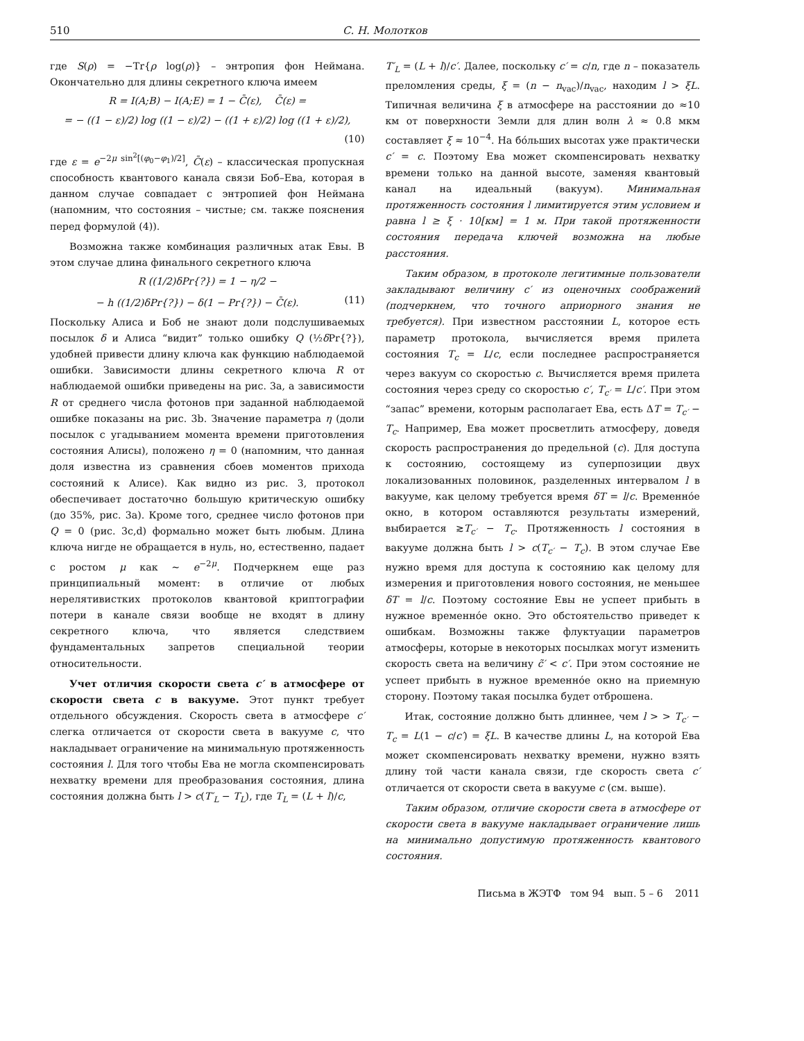510 С. Н. Молотков
где S(ρ) = −Tr{ρ log(ρ)} – энтропия фон Неймана. Окончательно для длины секретного ключа имеем
R = I(A;B) − I(A;E) = 1 − C̄(ε), C̄(ε) =
= − ((1 − ε)/2) log ((1 − ε)/2) − ((1 + ε)/2) log ((1 + ε)/2),
(10)
где ε = e<sup>−2μ sin<sup>2</sup>[(φ<sub>0</sub>−φ<sub>1</sub>)/2]</sup>, C̄(ε) – классическая пропускная способность квантового канала связи Боб–Ева, которая в данном случае совпадает с энтропией фон Неймана (напомним, что состояния – чистые; см. также пояснения перед формулой (4)).
Возможна также комбинация различных атак Евы. В этом случае длина финального секретного ключа
R ((1/2)δPr{?}) = 1 − η/2 −
− h ((1/2)δPr{?}) − δ(1 − Pr{?}) − C̄(ε). (11)
Поскольку Алиса и Боб не знают доли подслушиваемых посылок δ и Алиса “видит” только ошибку Q (½δ Pr{?}), удобней привести длину ключа как функцию наблюдаемой ошибки. Зависимости длины секретного ключа R от наблюдаемой ошибки приведены на рис. 3a, а зависимости R от среднего числа фотонов при заданной наблюдаемой ошибке показаны на рис. 3b. Значение параметра η (доли посылок с угадыванием момента времени приготовления состояния Алисы), положено η = 0 (напомним, что данная доля известна из сравнения сбоев моментов прихода состояний к Алисе). Как видно из рис. 3, протокол обеспечивает достаточно большую критическую ошибку (до 35%, рис. 3a). Кроме того, среднее число фотонов при Q = 0 (рис. 3c,d) формально может быть любым. Длина ключа нигде не обращается в нуль, но, естественно, падает с ростом μ как ∼ e<sup>−2μ</sup>. Подчеркнем еще раз принципиальный момент: в отличие от любых нерелятивистких протоколов квантовой криптографии потери в канале связи вообще не входят в длину секретного ключа, что является следствием фундаментальных запретов специальной теории относительности.
Учет отличия скорости света c′ в атмосфере от скорости света c в вакууме. Этот пункт требует отдельного обсуждения. Скорость света в атмосфере c′ слегка отличается от скорости света в вакууме c, что накладывает ограничение на минимальную протяженность состояния l. Для того чтобы Ева не могла скомпенсировать нехватку времени для преобразования состояния, длина состояния должна быть l > c(T′<sub>L</sub> − T<sub>L</sub>), где T<sub>L</sub> = (L + l)/c,
T′<sub>L</sub> = (L + l)/c′. Далее, поскольку c′ = c/n, где n – показатель преломления среды, ξ = (n − n<sub>vac</sub>)/n<sub>vac</sub>, находим l > ξL. Типичная величина ξ в атмосфере на расстоянии до ≈10 км от поверхности Земли для длин волн λ ≈ 0.8 мкм составляет ξ ≈ 10<sup>−4</sup>. На бо́льших высотах уже практически c′ = c. Поэтому Ева может скомпенсировать нехватку времени только на данной высоте, заменяя квантовый канал на идеальный (вакуум). Минимальная протяженность состояния l лимитируется этим условием и равна l ≥ ξ · 10[км] = 1 м. При такой протяженности состояния передача ключей возможна на любые расстояния.
Таким образом, в протоколе легитимные пользователи закладывают величину c′ из оценочных соображений (подчеркнем, что точного априорного знания не требуется). При известном расстоянии L, которое есть параметр протокола, вычисляется время прилета состояния T<sub>c</sub> = L/c, если последнее распространяется через вакуум со скоростью c. Вычисляется время прилета состояния через среду со скоростью c′, T<sub>c′</sub> = L/c′. При этом “запас” времени, которым располагает Ева, есть ΔT = T<sub>c′</sub> − T<sub>c</sub>. Например, Ева может просветлить атмосферу, доведя скорость распространения до предельной (c). Для доступа к состоянию, состоящему из суперпозиции двух локализованных половинок, разделенных интервалом l в вакууме, как целому требуется время δT = l/c. Временно́е окно, в котором оставляются результаты измерений, выбирается ≳T<sub>c′</sub> − T<sub>c</sub>. Протяженность l состояния в вакууме должна быть l > c(T<sub>c′</sub> − T<sub>c</sub>). В этом случае Еве нужно время для доступа к состоянию как целому для измерения и приготовления нового состояния, не меньшее δT = l/c. Поэтому состояние Евы не успеет прибыть в нужное временно́е окно. Это обстоятельство приведет к ошибкам. Возможны также флуктуации параметров атмосферы, которые в некоторых посылках могут изменить скорость света на величину c̃′ < c′. При этом состояние не успеет прибыть в нужное временно́е окно на приемную сторону. Поэтому такая посылка будет отброшена.
Итак, состояние должно быть длиннее, чем l > > T<sub>c′</sub> − T<sub>c</sub> = L(1 − c/c′) = ξL. В качестве длины L, на которой Ева может скомпенсировать нехватку времени, нужно взять длину той части канала связи, где скорость света c′ отличается от скорости света в вакууме c (см. выше).
Таким образом, отличие скорости света в атмосфере от скорости света в вакууме накладывает ограничение лишь на минимально допустимую протяженность квантового состояния.
Письма в ЖЭТФ том 94 вып. 5 – 6 2011